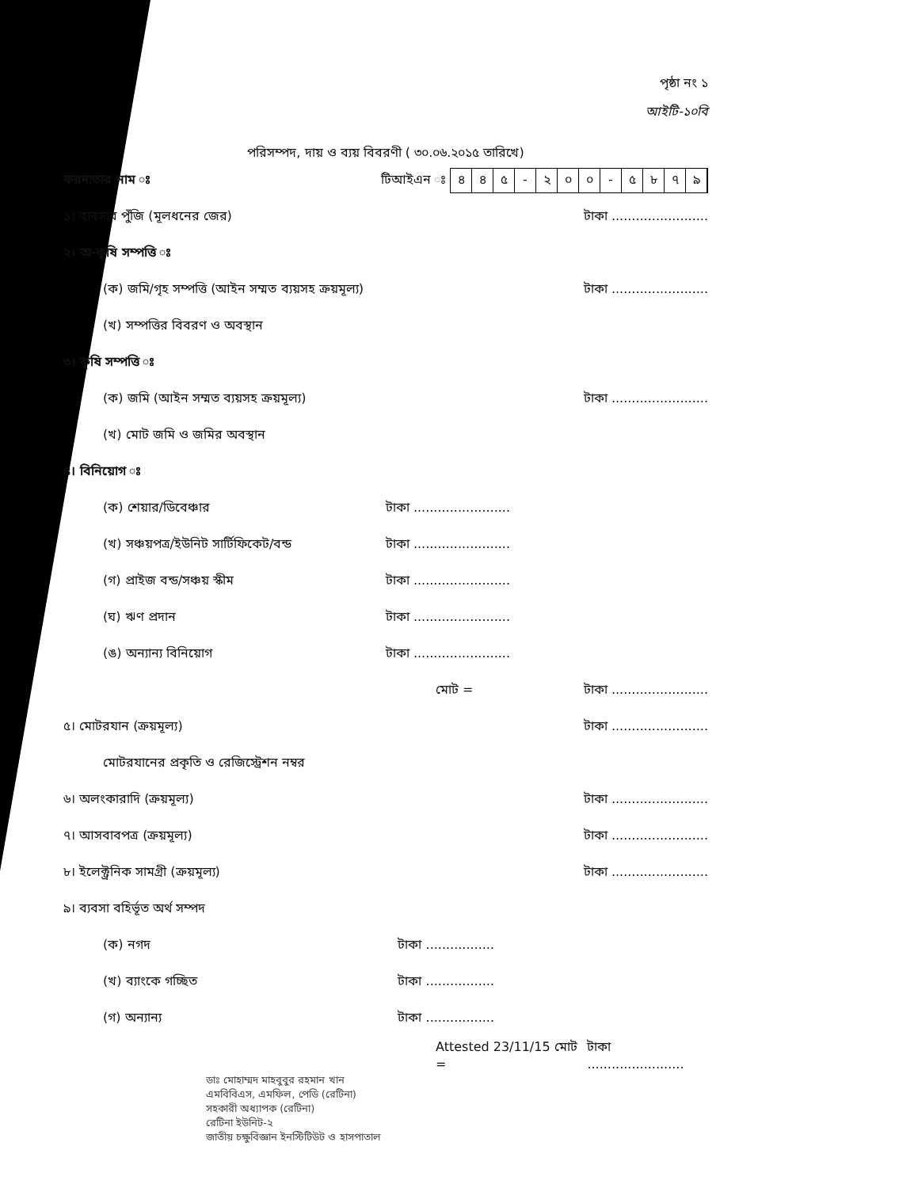পৃষ্ঠা নং ১
আইটি-১০বি
পরিসম্পদ, দায় ও ব্যয় বিবরণী ( ৩০.০৬.২০১৫ তারিখে)
করদাতার নাম ঃ টিআইএন ঃ ৪৪৫ - ২০০ - ৫৮৭৯
১। ব্যবসার পুঁজি (মূলধনের জের) টাকা ........................
২। অ-কৃষি সম্পত্তি ঃ
(ক) জমি/গৃহ সম্পত্তি (আইন সম্মত ব্যয়সহ ক্রয়মূল্য) টাকা ........................
(খ) সম্পত্তির বিবরণ ও অবস্থান
৩। কৃষি সম্পত্তি ঃ
(ক) জমি (আইন সম্মত ব্যয়সহ ক্রয়মূল্য) টাকা ........................
(খ) মোট জমি ও জমির অবস্থান
৪। বিনিয়োগ ঃ
(ক) শেয়ার/ডিবেঞ্চার টাকা ........................
(খ) সঞ্চয়পত্র/ইউনিট সার্টিফিকেট/বন্ড টাকা ........................
(গ) প্রাইজ বন্ড/সঞ্চয় স্কীম টাকা ........................
(ঘ) ঋণ প্রদান টাকা ........................
(ঙ) অন্যান্য বিনিয়োগ টাকা ........................
মোট = টাকা ........................
৫। মোটরযান (ক্রয়মূল্য) টাকা ........................
মোটরযানের প্রকৃতি ও রেজিস্ট্রেশন নম্বর
৬। অলংকারাদি (ক্রয়মূল্য) টাকা ........................
৭। আসবাবপত্র (ক্রয়মূল্য) টাকা ........................
৮। ইলেক্ট্রনিক সামগ্রী (ক্রয়মূল্য) টাকা ........................
৯। ব্যবসা বহির্ভূত অর্থ সম্পদ
(ক) নগদ টাকা .................
(খ) ব্যাংকে গচ্ছিত টাকা .................
(গ) অন্যান্য টাকা .................
Attested 23/11/15 মোট = টাকা ........................
ডাঃ মোহাম্মদ মাহবুবুর রহমান খান
এমবিবিএস, এমফিল, পেডি (রেটিনা)
সহকারী অধ্যাপক (রেটিনা)
রেটিনা ইউনিট-২
জাতীয় চক্ষুবিজ্ঞান ইনস্টিটিউট ও হাসপাতাল